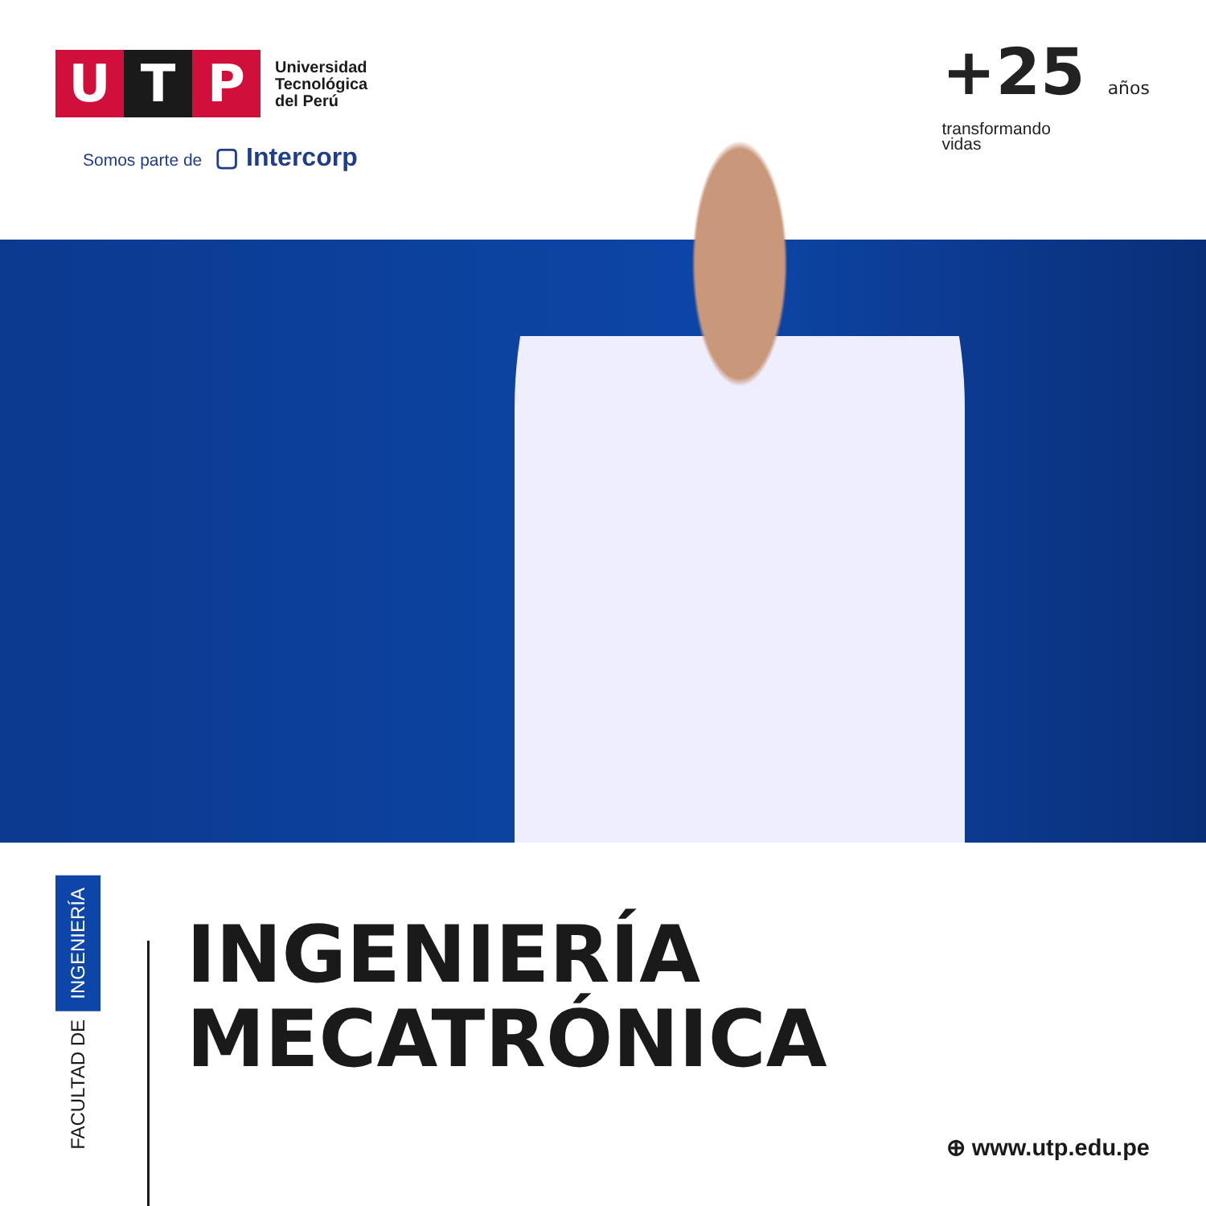U T P
Universidad
Tecnológica
del Perú
Somos parte de ▢ Intercorp
+25 años
transformando
vidas
FACULTAD DE
INGENIERÍA
INGENIERÍA
MECATRÓNICA
⊕ www.utp.edu.pe